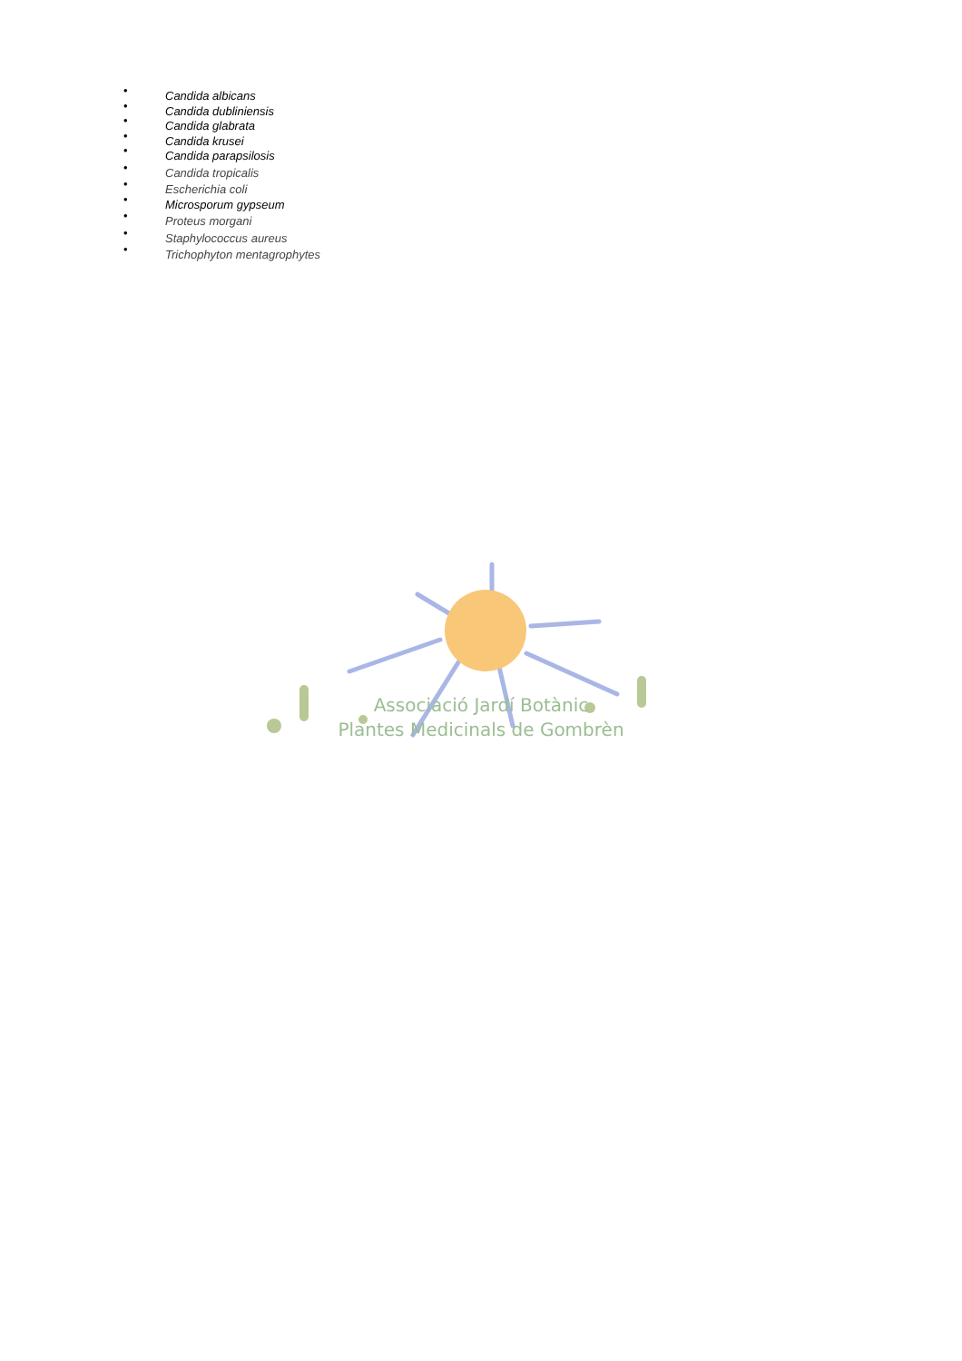• Candida albicans
• Candida dubliniensis
• Candida glabrata
• Candida krusei
• Candida parapsilosis
• Candida tropicalis
• Escherichia coli
• Microsporum gypseum
• Proteus morgani
• Staphylococcus aureus
• Trichophyton mentagrophytes
Associació Jardí Botànic
Plantes Medicinals de Gombrèn